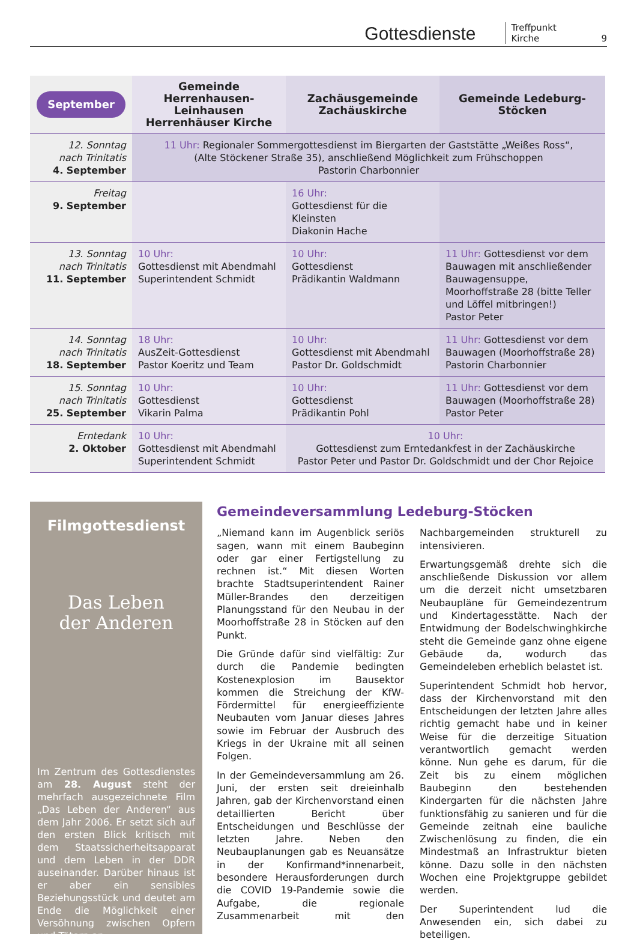Gottesdienste Treffpunkt Kirche 9
| September | Gemeinde Herrenhausen-Leinhausen Herrenhäuser Kirche | Zachäusgemeinde Zachäuskirche | Gemeinde Ledeburg-Stöcken |
| --- | --- | --- | --- |
| 12. Sonntag nach Trinitatis 4. September | 11 Uhr: Regionaler Sommergottesdienst im Biergarten der Gaststätte „Weißes Ross“, (Alte Stöckener Straße 35), anschließend Möglichkeit zum Frühschoppen Pastorin Charbonnier | | |
| Freitag 9. September | | 16 Uhr: Gottesdienst für die Kleinsten Diakonin Hache | |
| 13. Sonntag nach Trinitatis 11. September | 10 Uhr: Gottesdienst mit Abendmahl Superintendent Schmidt | 10 Uhr: Gottesdienst Prädikantin Waldmann | 11 Uhr: Gottesdienst vor dem Bauwagen mit anschließender Bauwagensuppe, Moorhoffstraße 28 (bitte Teller und Löffel mitbringen!) Pastor Peter |
| 14. Sonntag nach Trinitatis 18. September | 18 Uhr: AusZeit-Gottesdienst Pastor Koeritz und Team | 10 Uhr: Gottesdienst mit Abendmahl Pastor Dr. Goldschmidt | 11 Uhr: Gottesdienst vor dem Bauwagen (Moorhoffstraße 28) Pastorin Charbonnier |
| 15. Sonntag nach Trinitatis 25. September | 10 Uhr: Gottesdienst Vikarin Palma | 10 Uhr: Gottesdienst Prädikantin Pohl | 11 Uhr: Gottesdienst vor dem Bauwagen (Moorhoffstraße 28) Pastor Peter |
| Erntedank 2. Oktober | 10 Uhr: Gottesdienst mit Abendmahl Superintendent Schmidt | 10 Uhr: Gottesdienst zum Erntedankfest in der Zachäuskirche Pastor Peter und Pastor Dr. Goldschmidt und der Chor Rejoice | |
Filmgottesdienst
Das Leben
der Anderen
Im Zentrum des Gottesdienstes am 28. August steht der mehrfach ausgezeichnete Film „Das Leben der Anderen“ aus dem Jahr 2006. Er setzt sich auf den ersten Blick kritisch mit dem Staatssicherheitsapparat und dem Leben in der DDR auseinander. Darüber hinaus ist er aber ein sensibles Beziehungsstück und deutet am Ende die Möglichkeit einer Versöhnung zwischen Opfern und Tätern an.
Gemeindeversammlung Ledeburg-Stöcken
„Niemand kann im Augenblick seriös sagen, wann mit einem Baubeginn oder gar einer Fertigstellung zu rechnen ist.“ Mit diesen Worten brachte Stadtsuperintendent Rainer Müller-Brandes den derzeitigen Planungsstand für den Neubau in der Moorhoffstraße 28 in Stöcken auf den Punkt.
Die Gründe dafür sind vielfältig: Zur durch die Pandemie bedingten Kostenexplosion im Bausektor kommen die Streichung der KfW-Fördermittel für energieeffiziente Neubauten vom Januar dieses Jahres sowie im Februar der Ausbruch des Kriegs in der Ukraine mit all seinen Folgen.
In der Gemeindeversammlung am 26. Juni, der ersten seit dreieinhalb Jahren, gab der Kirchenvorstand einen detaillierten Bericht über Entscheidungen und Beschlüsse der letzten Jahre. Neben den Neubauplanungen gab es Neuansätze in der Konfirmand*innenarbeit, besondere Herausforderungen durch die COVID 19-Pandemie sowie die Aufgabe, die regionale Zusammenarbeit mit den Nachbargemeinden strukturell zu intensivieren.
Erwartungsgemäß drehte sich die anschließende Diskussion vor allem um die derzeit nicht umsetzbaren Neubaupläne für Gemeindezentrum und Kindertagesstätte. Nach der Entwidmung der Bodelschwinghkirche steht die Gemeinde ganz ohne eigene Gebäude da, wodurch das Gemeindeleben erheblich belastet ist.
Superintendent Schmidt hob hervor, dass der Kirchenvorstand mit den Entscheidungen der letzten Jahre alles richtig gemacht habe und in keiner Weise für die derzeitige Situation verantwortlich gemacht werden könne. Nun gehe es darum, für die Zeit bis zu einem möglichen Baubeginn den bestehenden Kindergarten für die nächsten Jahre funktionsfähig zu sanieren und für die Gemeinde zeitnah eine bauliche Zwischenlösung zu finden, die ein Mindestmaß an Infrastruktur bieten könne. Dazu solle in den nächsten Wochen eine Projektgruppe gebildet werden.
Der Superintendent lud die Anwesenden ein, sich dabei zu beteiligen.